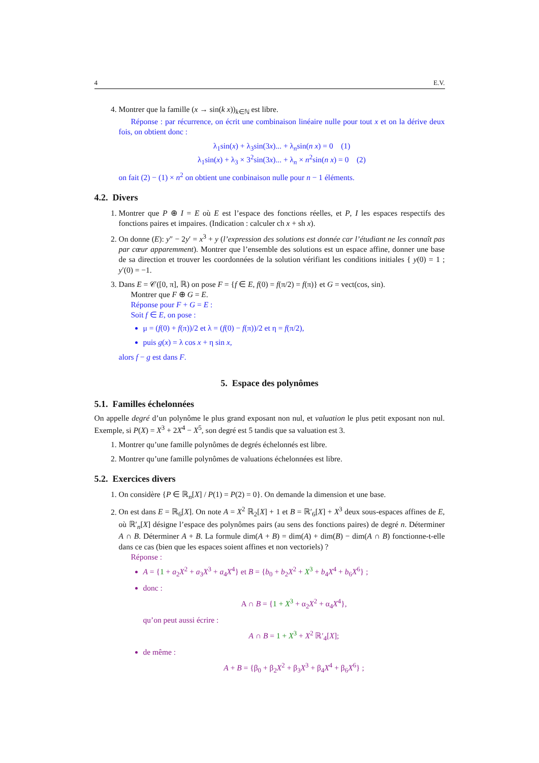4 E.V.
4. Montrer que la famille (x → sin(k x))<sub>k∈ℕ</sub> est libre.
Réponse : par récurrence, on écrit une combinaison linéaire nulle pour tout x et on la dérive deux fois, on obtient donc :
λ<sub>1</sub>sin(x) + λ<sub>3</sub>sin(3x)... + λ<sub>n</sub>sin(n x) = 0 (1)
λ<sub>1</sub>sin(x) + λ<sub>3</sub> × 3<sup>2</sup>sin(3x)... + λ<sub>n</sub> × n<sup>2</sup>sin(n x) = 0 (2)
on fait (2) − (1) × n<sup>2</sup> on obtient une conbinaison nulle pour n − 1 éléments.
4.2. Divers
1. Montrer que P ⊕ I = E où E est l’espace des fonctions réelles, et P, I les espaces respectifs des fonctions paires et impaires. (Indication : calculer ch x + sh x).
2. On donne (E): y″ − 2y′ = x<sup>3</sup> + y (l’expression des solutions est donnée car l’étudiant ne les connaît pas par cœur apparemment). Montrer que l’ensemble des solutions est un espace affine, donner une base de sa direction et trouver les coordonnées de la solution vérifiant les conditions initiales { y(0) = 1 ; y′(0) = −1.
3. Dans E = 𝒞([0, π], ℝ) on pose F = {f ∈ E, f(0) = f(π/2) = f(π)} et G = vect(cos, sin).
Montrer que F ⊕ G = E.
Réponse pour F + G = E :
Soit f ∈ E, on pose :
μ = (f(0) + f(π))/2 et λ = (f(0) − f(π))/2 et η = f(π/2),
puis g(x) = λ cos x + η sin x,
alors f − g est dans F.
5. Espace des polynômes
5.1. Familles échelonnées
On appelle degré d’un polynôme le plus grand exposant non nul, et valuation le plus petit exposant non nul. Exemple, si P(X) = X<sup>3</sup> + 2X<sup>4</sup> − X<sup>5</sup>, son degré est 5 tandis que sa valuation est 3.
1. Montrer qu’une famille polynômes de degrés échelonnés est libre.
2. Montrer qu’une famille polynômes de valuations échelonnées est libre.
5.2. Exercices divers
1. On considère {P ∈ ℝ<sub>n</sub>[X] / P(1) = P(2) = 0}. On demande la dimension et une base.
2. On est dans E = ℝ<sub>6</sub>[X]. On note A = X<sup>2</sup> ℝ<sub>2</sub>[X] + 1 et B = ℝ′<sub>6</sub>[X] + X<sup>3</sup> deux sous-espaces affines de E, où ℝ′<sub>n</sub>[X] désigne l’espace des polynômes pairs (au sens des fonctions paires) de degré n. Déterminer A ∩ B. Déterminer A + B. La formule dim(A + B) = dim(A) + dim(B) − dim(A ∩ B) fonctionne-t-elle dans ce cas (bien que les espaces soient affines et non vectoriels) ?
Réponse :
A = {1 + a<sub>2</sub>X<sup>2</sup> + a<sub>3</sub>X<sup>3</sup> + a<sub>4</sub>X<sup>4</sup>} et B = {b<sub>0</sub> + b<sub>2</sub>X<sup>2</sup> + X<sup>3</sup> + b<sub>4</sub>X<sup>4</sup> + b<sub>6</sub>X<sup>6</sup>} ;
donc :
A ∩ B = {1 + X<sup>3</sup> + α<sub>2</sub>X<sup>2</sup> + α<sub>4</sub>X<sup>4</sup>},
qu’on peut aussi écrire :
A ∩ B = 1 + X<sup>3</sup> + X<sup>2</sup> ℝ′<sub>4</sub>[X];
de même :
A + B = {β<sub>0</sub> + β<sub>2</sub>X<sup>2</sup> + β<sub>3</sub>X<sup>3</sup> + β<sub>4</sub>X<sup>4</sup> + β<sub>6</sub>X<sup>6</sup>} ;